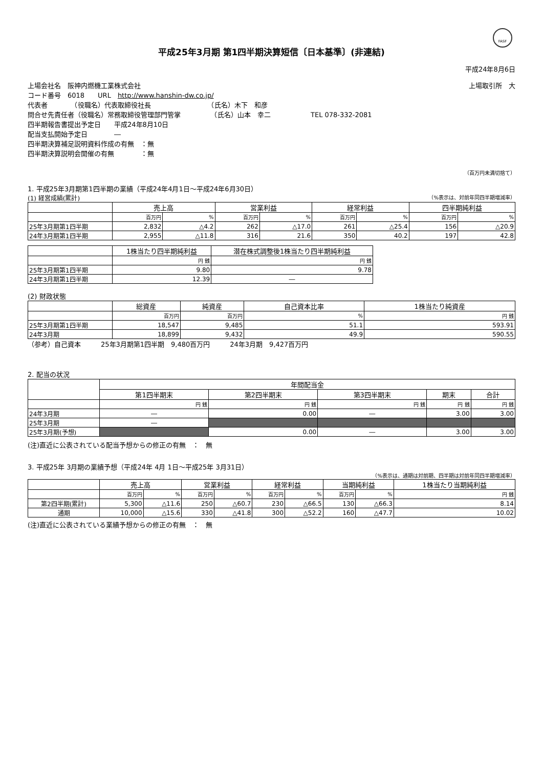FASF
平成25年3月期 第1四半期決算短信〔日本基準〕(非連結)
平成24年8月6日
上場会社名　阪神内燃機工業株式会社 上場取引所　大
コード番号　6018　　URL　http://www.hanshin-dw.co.jp/
代表者　　　　（役職名）代表取締役社長　　　　　　　　　（氏名）木下　和彦
問合せ先責任者（役職名）常務取締役管理部門管掌　　　　　（氏名）山本　幸二　　　　　　TEL 078-332-2081
四半期報告書提出予定日　　平成24年8月10日
配当支払開始予定日　　　　―
四半期決算補足説明資料作成の有無　：無
四半期決算説明会開催の有無　　　　：無
（百万円未満切捨て）
1. 平成25年3月期第1四半期の業績（平成24年4月1日～平成24年6月30日）
(1) 経営成績(累計) （%表示は、対前年同四半期増減率）
| | 売上高 | | 営業利益 | | 経常利益 | | 四半期純利益 | |
| --- | --- | --- | --- | --- | --- | --- | --- | --- |
| | 百万円 | % | 百万円 | % | 百万円 | % | 百万円 | % |
| 25年3月期第1四半期 | 2,832 | △4.2 | 262 | △17.0 | 261 | △25.4 | 156 | △20.9 |
| 24年3月期第1四半期 | 2,955 | △11.8 | 316 | 21.6 | 350 | 40.2 | 197 | 42.8 |
| | 1株当たり四半期純利益 | 潜在株式調整後1株当たり四半期純利益 |
| --- | --- | --- |
| | 円 銭 | 円 銭 |
| 25年3月期第1四半期 | 9.80 | 9.78 |
| 24年3月期第1四半期 | 12.39 | ― |
(2) 財政状態
| | 総資産 | 純資産 | 自己資本比率 | 1株当たり純資産 |
| --- | --- | --- | --- | --- |
| | 百万円 | 百万円 | % | 円 銭 |
| 25年3月期第1四半期 | 18,547 | 9,485 | 51.1 | 593.91 |
| 24年3月期 | 18,899 | 9,432 | 49.9 | 590.55 |
（参考）自己資本　　　25年3月期第1四半期　9,480百万円　　　24年3月期　9,427百万円
2. 配当の状況
| | 年間配当金 | | | | |
| --- | --- | --- | --- | --- | --- |
| | 第1四半期末 | 第2四半期末 | 第3四半期末 | 期末 | 合計 |
| | 円 銭 | 円 銭 | 円 銭 | 円 銭 | 円 銭 |
| 24年3月期 | ― | 0.00 | ― | 3.00 | 3.00 |
| 25年3月期 | ― | | | | |
| 25年3月期(予想) | | 0.00 | ― | 3.00 | 3.00 |
(注)直近に公表されている配当予想からの修正の有無　：　無
3. 平成25年 3月期の業績予想（平成24年 4月 1日～平成25年 3月31日）
（%表示は、通期は対前期、四半期は対前年同四半期増減率）
| | 売上高 | | 営業利益 | | 経常利益 | | 当期純利益 | | 1株当たり当期純利益 |
| --- | --- | --- | --- | --- | --- | --- | --- | --- | --- |
| | 百万円 | % | 百万円 | % | 百万円 | % | 百万円 | % | 円 銭 |
| 第2四半期(累計) | 5,300 | △11.6 | 250 | △60.7 | 230 | △66.5 | 130 | △66.3 | 8.14 |
| 通期 | 10,000 | △15.6 | 330 | △41.8 | 300 | △52.2 | 160 | △47.7 | 10.02 |
(注)直近に公表されている業績予想からの修正の有無　：　無